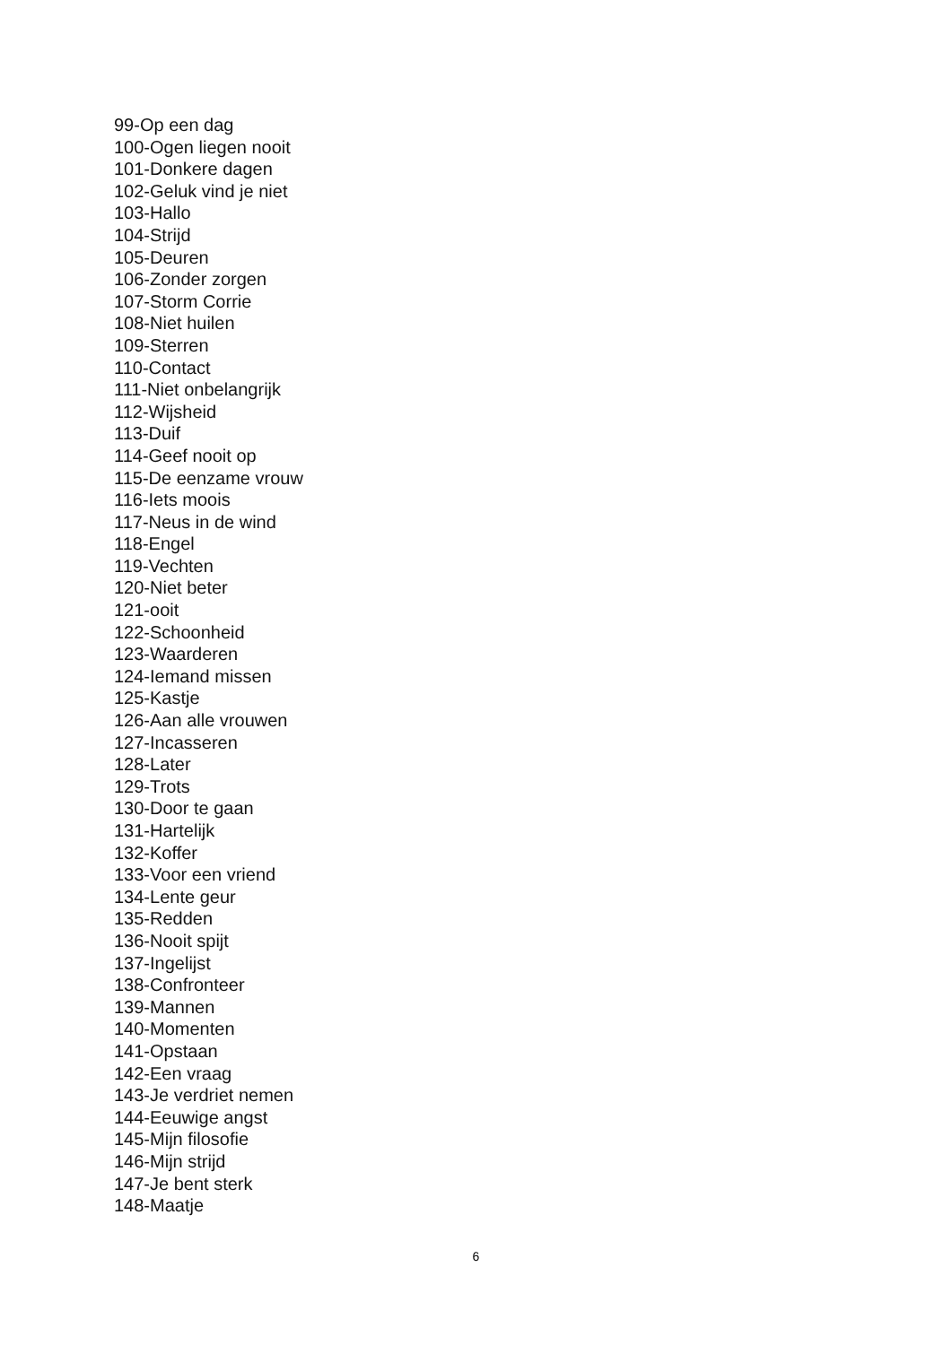99-Op een dag
100-Ogen liegen nooit
101-Donkere dagen
102-Geluk vind je niet
103-Hallo
104-Strijd
105-Deuren
106-Zonder zorgen
107-Storm Corrie
108-Niet huilen
109-Sterren
110-Contact
111-Niet onbelangrijk
112-Wijsheid
113-Duif
114-Geef nooit op
115-De eenzame vrouw
116-Iets moois
117-Neus in de wind
118-Engel
119-Vechten
120-Niet beter
121-ooit
122-Schoonheid
123-Waarderen
124-Iemand missen
125-Kastje
126-Aan alle vrouwen
127-Incasseren
128-Later
129-Trots
130-Door te gaan
131-Hartelijk
132-Koffer
133-Voor een vriend
134-Lente geur
135-Redden
136-Nooit spijt
137-Ingelijst
138-Confronteer
139-Mannen
140-Momenten
141-Opstaan
142-Een vraag
143-Je verdriet nemen
144-Eeuwige angst
145-Mijn filosofie
146-Mijn strijd
147-Je bent sterk
148-Maatje
6